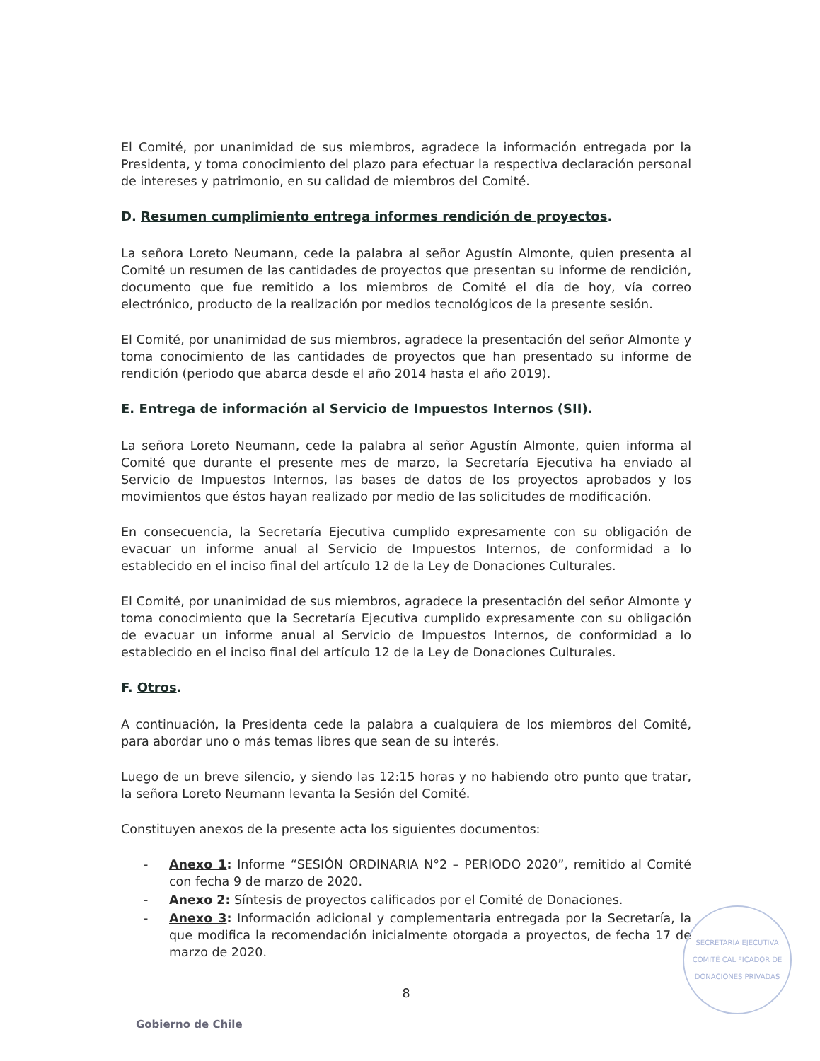El Comité, por unanimidad de sus miembros, agradece la información entregada por la Presidenta, y toma conocimiento del plazo para efectuar la respectiva declaración personal de intereses y patrimonio, en su calidad de miembros del Comité.
D. Resumen cumplimiento entrega informes rendición de proyectos.
La señora Loreto Neumann, cede la palabra al señor Agustín Almonte, quien presenta al Comité un resumen de las cantidades de proyectos que presentan su informe de rendición, documento que fue remitido a los miembros de Comité el día de hoy, vía correo electrónico, producto de la realización por medios tecnológicos de la presente sesión.
El Comité, por unanimidad de sus miembros, agradece la presentación del señor Almonte y toma conocimiento de las cantidades de proyectos que han presentado su informe de rendición (periodo que abarca desde el año 2014 hasta el año 2019).
E. Entrega de información al Servicio de Impuestos Internos (SII).
La señora Loreto Neumann, cede la palabra al señor Agustín Almonte, quien informa al Comité que durante el presente mes de marzo, la Secretaría Ejecutiva ha enviado al Servicio de Impuestos Internos, las bases de datos de los proyectos aprobados y los movimientos que éstos hayan realizado por medio de las solicitudes de modificación.
En consecuencia, la Secretaría Ejecutiva cumplido expresamente con su obligación de evacuar un informe anual al Servicio de Impuestos Internos, de conformidad a lo establecido en el inciso final del artículo 12 de la Ley de Donaciones Culturales.
El Comité, por unanimidad de sus miembros, agradece la presentación del señor Almonte y toma conocimiento que la Secretaría Ejecutiva cumplido expresamente con su obligación de evacuar un informe anual al Servicio de Impuestos Internos, de conformidad a lo establecido en el inciso final del artículo 12 de la Ley de Donaciones Culturales.
F. Otros.
A continuación, la Presidenta cede la palabra a cualquiera de los miembros del Comité, para abordar uno o más temas libres que sean de su interés.
Luego de un breve silencio, y siendo las 12:15 horas y no habiendo otro punto que tratar, la señora Loreto Neumann levanta la Sesión del Comité.
Constituyen anexos de la presente acta los siguientes documentos:
- Anexo 1: Informe “SESIÓN ORDINARIA N°2 – PERIODO 2020”, remitido al Comité con fecha 9 de marzo de 2020.
- Anexo 2: Síntesis de proyectos calificados por el Comité de Donaciones.
- Anexo 3: Información adicional y complementaria entregada por la Secretaría, la que modifica la recomendación inicialmente otorgada a proyectos, de fecha 17 de marzo de 2020.
8
SECRETARÍA EJECUTIVA
COMITÉ CALIFICADOR DE DONACIONES PRIVADAS
Gobierno de Chile